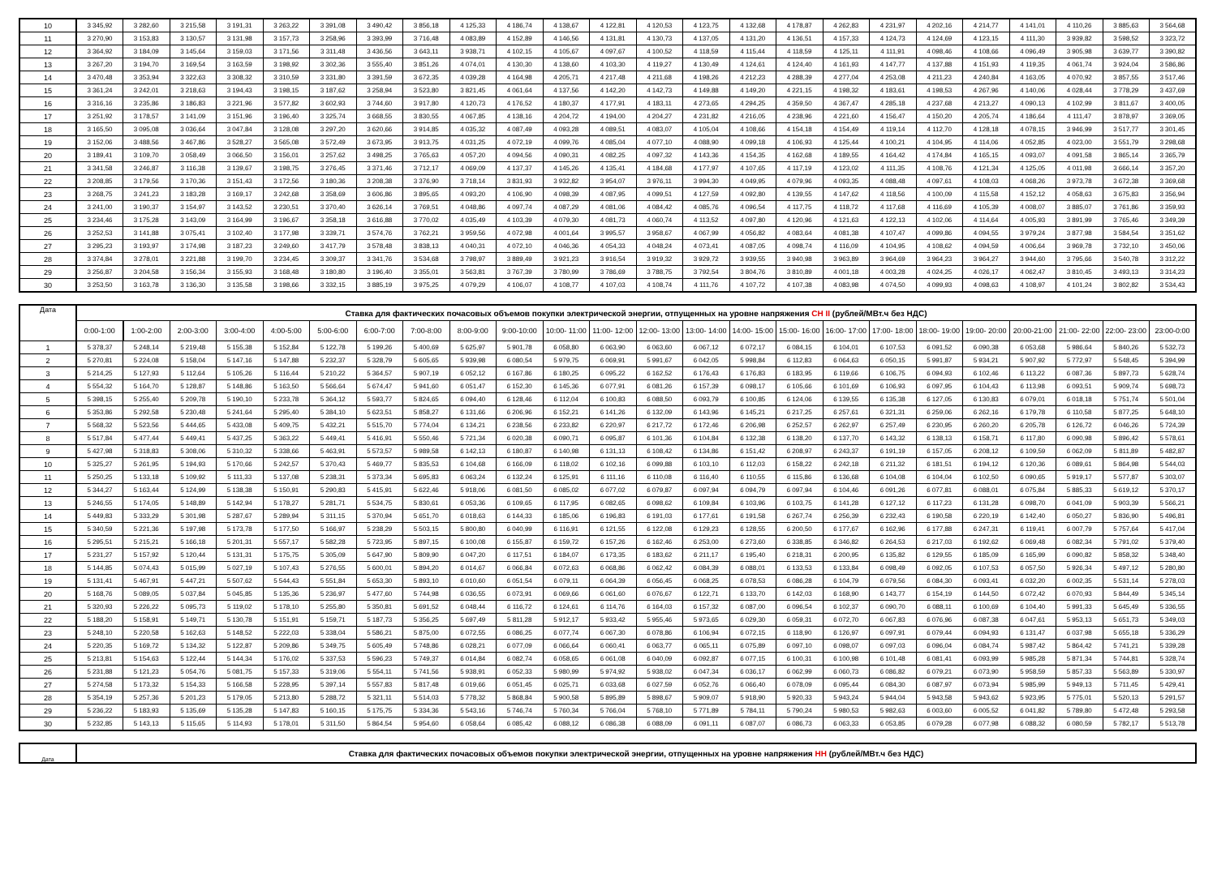| 10 | 3 345,92 | 3 282,60 | 3 215,58 | 3 191,31 | 3 263,22 | 3 391,08 | 3 490,42 | 3 856,18 | 4 125,33 | 4 186,74 | 4 138,67 | 4 122,81 | 4 120,53 | 4 123,75 | 4 132,68 | 4 178,87 | 4 262,83 | 4 231,97 | 4 202,16 | 4 214,77 | 4 141,01 | 4 110,26 | 3 885,63 | 3 564,68 |
| 11 | 3 270,90 | 3 153,83 | 3 130,57 | 3 131,98 | 3 157,73 | 3 258,96 | 3 393,99 | 3 716,48 | 4 083,89 | 4 152,89 | 4 146,56 | 4 131,81 | 4 130,73 | 4 137,05 | 4 131,20 | 4 136,51 | 4 157,33 | 4 124,73 | 4 124,69 | 4 123,15 | 4 111,30 | 3 939,82 | 3 598,52 | 3 323,72 |
| 12 | 3 364,92 | 3 184,09 | 3 145,64 | 3 159,03 | 3 171,56 | 3 311,48 | 3 436,56 | 3 643,11 | 3 938,71 | 4 102,15 | 4 105,67 | 4 097,67 | 4 100,52 | 4 118,59 | 4 115,44 | 4 118,59 | 4 125,11 | 4 111,91 | 4 098,46 | 4 108,66 | 4 096,49 | 3 905,98 | 3 639,77 | 3 390,82 |
| 13 | 3 267,20 | 3 194,70 | 3 169,54 | 3 163,59 | 3 198,92 | 3 302,36 | 3 555,40 | 3 851,26 | 4 074,01 | 4 130,30 | 4 138,60 | 4 103,30 | 4 119,27 | 4 130,49 | 4 124,61 | 4 124,40 | 4 161,93 | 4 147,77 | 4 137,88 | 4 151,93 | 4 119,35 | 4 061,74 | 3 924,04 | 3 586,86 |
| 14 | 3 470,48 | 3 353,94 | 3 322,63 | 3 308,32 | 3 310,59 | 3 331,80 | 3 391,59 | 3 672,35 | 4 039,28 | 4 164,98 | 4 205,71 | 4 217,48 | 4 211,68 | 4 198,26 | 4 212,23 | 4 288,39 | 4 277,04 | 4 253,08 | 4 211,23 | 4 240,84 | 4 163,05 | 4 070,92 | 3 857,55 | 3 517,46 |
| 15 | 3 361,24 | 3 242,01 | 3 218,63 | 3 194,43 | 3 198,15 | 3 187,62 | 3 258,94 | 3 523,80 | 3 821,45 | 4 061,64 | 4 137,56 | 4 142,20 | 4 142,73 | 4 149,88 | 4 149,20 | 4 221,15 | 4 198,32 | 4 183,61 | 4 198,53 | 4 267,96 | 4 140,06 | 4 028,44 | 3 778,29 | 3 437,69 |
| 16 | 3 316,16 | 3 235,86 | 3 186,83 | 3 221,96 | 3 577,82 | 3 602,93 | 3 744,60 | 3 917,80 | 4 120,73 | 4 176,52 | 4 180,37 | 4 177,91 | 4 183,11 | 4 273,65 | 4 294,25 | 4 359,50 | 4 367,47 | 4 285,18 | 4 237,68 | 4 213,27 | 4 090,13 | 4 102,99 | 3 811,67 | 3 400,05 |
| 17 | 3 251,92 | 3 178,57 | 3 141,09 | 3 151,96 | 3 196,40 | 3 325,74 | 3 668,55 | 3 830,55 | 4 067,85 | 4 138,16 | 4 204,72 | 4 194,00 | 4 204,27 | 4 231,82 | 4 216,05 | 4 238,96 | 4 221,60 | 4 156,47 | 4 150,20 | 4 205,74 | 4 186,64 | 4 111,47 | 3 878,97 | 3 369,05 |
| 18 | 3 165,50 | 3 095,08 | 3 036,64 | 3 047,84 | 3 128,08 | 3 297,20 | 3 620,66 | 3 914,85 | 4 035,32 | 4 087,49 | 4 093,28 | 4 089,51 | 4 083,07 | 4 105,04 | 4 108,66 | 4 154,18 | 4 154,49 | 4 119,14 | 4 112,70 | 4 128,18 | 4 078,15 | 3 946,99 | 3 517,77 | 3 301,45 |
| 19 | 3 152,06 | 3 488,56 | 3 467,86 | 3 528,27 | 3 565,08 | 3 572,49 | 3 673,95 | 3 913,75 | 4 031,25 | 4 072,19 | 4 099,76 | 4 085,04 | 4 077,10 | 4 088,90 | 4 099,18 | 4 106,93 | 4 125,44 | 4 100,21 | 4 104,95 | 4 114,06 | 4 052,85 | 4 023,00 | 3 551,79 | 3 298,68 |
| 20 | 3 189,41 | 3 109,70 | 3 058,49 | 3 066,50 | 3 156,01 | 3 257,62 | 3 498,25 | 3 765,63 | 4 057,20 | 4 094,56 | 4 090,31 | 4 082,25 | 4 097,32 | 4 143,36 | 4 154,35 | 4 162,68 | 4 189,55 | 4 164,42 | 4 174,84 | 4 165,15 | 4 093,07 | 4 091,58 | 3 865,14 | 3 365,79 |
| 21 | 3 341,58 | 3 246,87 | 3 116,38 | 3 139,67 | 3 198,75 | 3 276,45 | 3 371,46 | 3 712,17 | 4 069,09 | 4 137,37 | 4 145,26 | 4 135,41 | 4 184,68 | 4 177,97 | 4 107,65 | 4 117,19 | 4 123,02 | 4 111,35 | 4 108,76 | 4 121,34 | 4 125,05 | 4 011,98 | 3 666,14 | 3 357,20 |
| 22 | 3 208,85 | 3 179,56 | 3 170,36 | 3 151,43 | 3 172,56 | 3 180,36 | 3 208,38 | 3 376,90 | 3 718,14 | 3 831,93 | 3 932,82 | 3 954,07 | 3 976,11 | 3 994,30 | 4 049,95 | 4 079,96 | 4 093,35 | 4 088,48 | 4 097,61 | 4 108,03 | 4 068,26 | 3 973,78 | 3 672,38 | 3 369,68 |
| 23 | 3 268,75 | 3 241,23 | 3 183,28 | 3 169,17 | 3 242,68 | 3 358,69 | 3 606,86 | 3 895,65 | 4 093,20 | 4 106,90 | 4 098,39 | 4 087,95 | 4 099,51 | 4 127,59 | 4 092,80 | 4 139,55 | 4 147,62 | 4 118,56 | 4 100,09 | 4 115,58 | 4 152,12 | 4 058,63 | 3 675,83 | 3 356,94 |
| 24 | 3 241,00 | 3 190,37 | 3 154,97 | 3 143,52 | 3 230,51 | 3 370,40 | 3 626,14 | 3 769,51 | 4 048,86 | 4 097,74 | 4 087,29 | 4 081,06 | 4 084,42 | 4 085,76 | 4 096,54 | 4 117,75 | 4 118,72 | 4 117,68 | 4 116,69 | 4 105,39 | 4 008,07 | 3 885,07 | 3 761,86 | 3 359,93 |
| 25 | 3 234,46 | 3 175,28 | 3 143,09 | 3 164,99 | 3 196,67 | 3 358,18 | 3 616,88 | 3 770,02 | 4 035,49 | 4 103,39 | 4 079,30 | 4 081,73 | 4 060,74 | 4 113,52 | 4 097,80 | 4 120,96 | 4 121,63 | 4 122,13 | 4 102,06 | 4 114,64 | 4 005,93 | 3 891,99 | 3 765,46 | 3 349,39 |
| 26 | 3 252,53 | 3 141,88 | 3 075,41 | 3 102,40 | 3 177,98 | 3 339,71 | 3 574,76 | 3 762,21 | 3 959,56 | 4 072,98 | 4 001,64 | 3 995,57 | 3 958,67 | 4 067,99 | 4 056,82 | 4 083,64 | 4 081,38 | 4 107,47 | 4 099,86 | 4 094,55 | 3 979,24 | 3 877,98 | 3 584,54 | 3 351,62 |
| 27 | 3 295,23 | 3 193,97 | 3 174,98 | 3 187,23 | 3 249,60 | 3 417,79 | 3 578,48 | 3 838,13 | 4 040,31 | 4 072,10 | 4 046,36 | 4 054,33 | 4 048,24 | 4 073,41 | 4 087,05 | 4 098,74 | 4 116,09 | 4 104,95 | 4 108,62 | 4 094,59 | 4 006,64 | 3 969,78 | 3 732,10 | 3 450,06 |
| 28 | 3 374,84 | 3 278,01 | 3 221,88 | 3 199,70 | 3 234,45 | 3 309,37 | 3 341,76 | 3 534,68 | 3 798,97 | 3 889,49 | 3 921,23 | 3 916,54 | 3 919,32 | 3 929,72 | 3 939,55 | 3 940,98 | 3 963,89 | 3 964,69 | 3 964,23 | 3 964,27 | 3 944,60 | 3 795,66 | 3 540,78 | 3 312,22 |
| 29 | 3 256,87 | 3 204,58 | 3 156,34 | 3 155,93 | 3 168,48 | 3 180,80 | 3 196,40 | 3 355,01 | 3 563,81 | 3 767,39 | 3 780,99 | 3 786,69 | 3 788,75 | 3 792,54 | 3 804,76 | 3 810,89 | 4 001,18 | 4 003,28 | 4 024,25 | 4 026,17 | 4 062,47 | 3 810,45 | 3 493,13 | 3 314,23 |
| 30 | 3 253,50 | 3 163,78 | 3 136,30 | 3 135,58 | 3 198,66 | 3 332,15 | 3 885,19 | 3 975,25 | 4 079,29 | 4 106,07 | 4 108,77 | 4 107,03 | 4 108,74 | 4 111,76 | 4 107,72 | 4 107,38 | 4 083,98 | 4 074,50 | 4 099,93 | 4 098,63 | 4 108,97 | 4 101,24 | 3 802,82 | 3 534,43 |
| Дата | Ставка для фактических почасовых объемов покупки электрической энергии, отпущенных на уровне напряжения СН II (рублей/МВт.ч без НДС) | | | | | | | | | | | | | | | | | | | | | | | |
| --- | --- | --- | --- | --- | --- | --- | --- | --- | --- | --- | --- | --- | --- | --- | --- | --- | --- | --- | --- | --- | --- | --- | --- | --- |
| | 0:00-1:00 | 1:00-2:00 | 2:00-3:00 | 3:00-4:00 | 4:00-5:00 | 5:00-6:00 | 6:00-7:00 | 7:00-8:00 | 8:00-9:00 | 9:00-10:00 | 10:00- 11:00 | 11:00- 12:00 | 12:00- 13:00 | 13:00- 14:00 | 14:00- 15:00 | 15:00- 16:00 | 16:00- 17:00 | 17:00- 18:00 | 18:00- 19:00 | 19:00- 20:00 | 20:00-21:00 | 21:00- 22:00 | 22:00- 23:00 | 23:00-0:00 |
| 1 | 5 378,37 | 5 248,14 | 5 219,48 | 5 155,38 | 5 152,84 | 5 122,78 | 5 199,26 | 5 400,69 | 5 625,97 | 5 901,78 | 6 058,80 | 6 063,90 | 6 063,60 | 6 067,12 | 6 072,17 | 6 084,15 | 6 104,01 | 6 107,53 | 6 091,52 | 6 090,38 | 6 053,68 | 5 986,64 | 5 840,26 | 5 532,73 |
| 2 | 5 270,81 | 5 224,08 | 5 158,04 | 5 147,16 | 5 147,88 | 5 232,37 | 5 328,79 | 5 605,65 | 5 939,98 | 6 080,54 | 5 979,75 | 6 069,91 | 5 991,67 | 6 042,05 | 5 998,84 | 6 112,83 | 6 064,63 | 6 050,15 | 5 991,87 | 5 934,21 | 5 907,92 | 5 772,97 | 5 548,45 | 5 394,99 |
| 3 | 5 214,25 | 5 127,93 | 5 112,64 | 5 105,26 | 5 116,44 | 5 210,22 | 5 364,57 | 5 907,19 | 6 052,12 | 6 167,86 | 6 180,25 | 6 095,22 | 6 162,52 | 6 176,43 | 6 176,83 | 6 183,95 | 6 119,66 | 6 106,75 | 6 094,93 | 6 102,46 | 6 113,22 | 6 087,36 | 5 897,73 | 5 628,74 |
| 4 | 5 554,32 | 5 164,70 | 5 128,87 | 5 148,86 | 5 163,50 | 5 566,64 | 5 674,47 | 5 941,60 | 6 051,47 | 6 152,30 | 6 145,36 | 6 077,91 | 6 081,26 | 6 157,39 | 6 098,17 | 6 105,66 | 6 101,69 | 6 106,93 | 6 097,95 | 6 104,43 | 6 113,98 | 6 093,51 | 5 909,74 | 5 698,73 |
| 5 | 5 398,15 | 5 255,40 | 5 209,78 | 5 190,10 | 5 233,78 | 5 364,12 | 5 593,77 | 5 824,65 | 6 094,40 | 6 128,46 | 6 112,04 | 6 100,83 | 6 088,50 | 6 093,79 | 6 100,85 | 6 124,06 | 6 139,55 | 6 135,38 | 6 127,05 | 6 130,83 | 6 079,01 | 6 018,18 | 5 751,74 | 5 501,04 |
| 6 | 5 353,86 | 5 292,58 | 5 230,48 | 5 241,64 | 5 295,40 | 5 384,10 | 5 623,51 | 5 858,27 | 6 131,66 | 6 206,96 | 6 152,21 | 6 141,26 | 6 132,09 | 6 143,96 | 6 145,21 | 6 217,25 | 6 257,61 | 6 321,31 | 6 259,06 | 6 262,16 | 6 179,78 | 6 110,58 | 5 877,25 | 5 648,10 |
| 7 | 5 568,32 | 5 523,56 | 5 444,65 | 5 433,08 | 5 409,75 | 5 432,21 | 5 515,70 | 5 774,04 | 6 134,21 | 6 238,56 | 6 233,82 | 6 220,97 | 6 217,72 | 6 172,46 | 6 206,98 | 6 252,57 | 6 262,97 | 6 257,49 | 6 230,95 | 6 260,20 | 6 205,78 | 6 126,72 | 6 046,26 | 5 724,39 |
| 8 | 5 517,84 | 5 477,44 | 5 449,41 | 5 437,25 | 5 363,22 | 5 449,41 | 5 416,91 | 5 550,46 | 5 721,34 | 6 020,38 | 6 090,71 | 6 095,87 | 6 101,36 | 6 104,84 | 6 132,38 | 6 138,20 | 6 137,70 | 6 143,32 | 6 138,13 | 6 158,71 | 6 117,80 | 6 090,98 | 5 896,42 | 5 578,61 |
| 9 | 5 427,98 | 5 318,83 | 5 308,06 | 5 310,32 | 5 338,66 | 5 463,91 | 5 573,57 | 5 989,58 | 6 142,13 | 6 180,87 | 6 140,98 | 6 131,13 | 6 108,42 | 6 134,86 | 6 151,42 | 6 208,97 | 6 243,37 | 6 191,19 | 6 157,05 | 6 208,12 | 6 109,59 | 6 062,09 | 5 811,89 | 5 482,87 |
| 10 | 5 325,27 | 5 261,95 | 5 194,93 | 5 170,66 | 5 242,57 | 5 370,43 | 5 469,77 | 5 835,53 | 6 104,68 | 6 166,09 | 6 118,02 | 6 102,16 | 6 099,88 | 6 103,10 | 6 112,03 | 6 158,22 | 6 242,18 | 6 211,32 | 6 181,51 | 6 194,12 | 6 120,36 | 6 089,61 | 5 864,98 | 5 544,03 |
| 11 | 5 250,25 | 5 133,18 | 5 109,92 | 5 111,33 | 5 137,08 | 5 238,31 | 5 373,34 | 5 695,83 | 6 063,24 | 6 132,24 | 6 125,91 | 6 111,16 | 6 110,08 | 6 116,40 | 6 110,55 | 6 115,86 | 6 136,68 | 6 104,08 | 6 104,04 | 6 102,50 | 6 090,65 | 5 919,17 | 5 577,87 | 5 303,07 |
| 12 | 5 344,27 | 5 163,44 | 5 124,99 | 5 138,38 | 5 150,91 | 5 290,83 | 5 415,91 | 5 622,46 | 5 918,06 | 6 081,50 | 6 085,02 | 6 077,02 | 6 079,87 | 6 097,94 | 6 094,79 | 6 097,94 | 6 104,46 | 6 091,26 | 6 077,81 | 6 088,01 | 6 075,84 | 5 885,33 | 5 619,12 | 5 370,17 |
| 13 | 5 246,55 | 5 174,05 | 5 148,89 | 5 142,94 | 5 178,27 | 5 281,71 | 5 534,75 | 5 830,61 | 6 053,36 | 6 109,65 | 6 117,95 | 6 082,65 | 6 098,62 | 6 109,84 | 6 103,96 | 6 103,75 | 6 141,28 | 6 127,12 | 6 117,23 | 6 131,28 | 6 098,70 | 6 041,09 | 5 903,39 | 5 566,21 |
| 14 | 5 449,83 | 5 333,29 | 5 301,98 | 5 287,67 | 5 289,94 | 5 311,15 | 5 370,94 | 5 651,70 | 6 018,63 | 6 144,33 | 6 185,06 | 6 196,83 | 6 191,03 | 6 177,61 | 6 191,58 | 6 267,74 | 6 256,39 | 6 232,43 | 6 190,58 | 6 220,19 | 6 142,40 | 6 050,27 | 5 836,90 | 5 496,81 |
| 15 | 5 340,59 | 5 221,36 | 5 197,98 | 5 173,78 | 5 177,50 | 5 166,97 | 5 238,29 | 5 503,15 | 5 800,80 | 6 040,99 | 6 116,91 | 6 121,55 | 6 122,08 | 6 129,23 | 6 128,55 | 6 200,50 | 6 177,67 | 6 162,96 | 6 177,88 | 6 247,31 | 6 119,41 | 6 007,79 | 5 757,64 | 5 417,04 |
| 16 | 5 295,51 | 5 215,21 | 5 166,18 | 5 201,31 | 5 557,17 | 5 582,28 | 5 723,95 | 5 897,15 | 6 100,08 | 6 155,87 | 6 159,72 | 6 157,26 | 6 162,46 | 6 253,00 | 6 273,60 | 6 338,85 | 6 346,82 | 6 264,53 | 6 217,03 | 6 192,62 | 6 069,48 | 6 082,34 | 5 791,02 | 5 379,40 |
| 17 | 5 231,27 | 5 157,92 | 5 120,44 | 5 131,31 | 5 175,75 | 5 305,09 | 5 647,90 | 5 809,90 | 6 047,20 | 6 117,51 | 6 184,07 | 6 173,35 | 6 183,62 | 6 211,17 | 6 195,40 | 6 218,31 | 6 200,95 | 6 135,82 | 6 129,55 | 6 185,09 | 6 165,99 | 6 090,82 | 5 858,32 | 5 348,40 |
| 18 | 5 144,85 | 5 074,43 | 5 015,99 | 5 027,19 | 5 107,43 | 5 276,55 | 5 600,01 | 5 894,20 | 6 014,67 | 6 066,84 | 6 072,63 | 6 068,86 | 6 062,42 | 6 084,39 | 6 088,01 | 6 133,53 | 6 133,84 | 6 098,49 | 6 092,05 | 6 107,53 | 6 057,50 | 5 926,34 | 5 497,12 | 5 280,80 |
| 19 | 5 131,41 | 5 467,91 | 5 447,21 | 5 507,62 | 5 544,43 | 5 551,84 | 5 653,30 | 5 893,10 | 6 010,60 | 6 051,54 | 6 079,11 | 6 064,39 | 6 056,45 | 6 068,25 | 6 078,53 | 6 086,28 | 6 104,79 | 6 079,56 | 6 084,30 | 6 093,41 | 6 032,20 | 6 002,35 | 5 531,14 | 5 278,03 |
| 20 | 5 168,76 | 5 089,05 | 5 037,84 | 5 045,85 | 5 135,36 | 5 236,97 | 5 477,60 | 5 744,98 | 6 036,55 | 6 073,91 | 6 069,66 | 6 061,60 | 6 076,67 | 6 122,71 | 6 133,70 | 6 142,03 | 6 168,90 | 6 143,77 | 6 154,19 | 6 144,50 | 6 072,42 | 6 070,93 | 5 844,49 | 5 345,14 |
| 21 | 5 320,93 | 5 226,22 | 5 095,73 | 5 119,02 | 5 178,10 | 5 255,80 | 5 350,81 | 5 691,52 | 6 048,44 | 6 116,72 | 6 124,61 | 6 114,76 | 6 164,03 | 6 157,32 | 6 087,00 | 6 096,54 | 6 102,37 | 6 090,70 | 6 088,11 | 6 100,69 | 6 104,40 | 5 991,33 | 5 645,49 | 5 336,55 |
| 22 | 5 188,20 | 5 158,91 | 5 149,71 | 5 130,78 | 5 151,91 | 5 159,71 | 5 187,73 | 5 356,25 | 5 697,49 | 5 811,28 | 5 912,17 | 5 933,42 | 5 955,46 | 5 973,65 | 6 029,30 | 6 059,31 | 6 072,70 | 6 067,83 | 6 076,96 | 6 087,38 | 6 047,61 | 5 953,13 | 5 651,73 | 5 349,03 |
| 23 | 5 248,10 | 5 220,58 | 5 162,63 | 5 148,52 | 5 222,03 | 5 338,04 | 5 586,21 | 5 875,00 | 6 072,55 | 6 086,25 | 6 077,74 | 6 067,30 | 6 078,86 | 6 106,94 | 6 072,15 | 6 118,90 | 6 126,97 | 6 097,91 | 6 079,44 | 6 094,93 | 6 131,47 | 6 037,98 | 5 655,18 | 5 336,29 |
| 24 | 5 220,35 | 5 169,72 | 5 134,32 | 5 122,87 | 5 209,86 | 5 349,75 | 5 605,49 | 5 748,86 | 6 028,21 | 6 077,09 | 6 066,64 | 6 060,41 | 6 063,77 | 6 065,11 | 6 075,89 | 6 097,10 | 6 098,07 | 6 097,03 | 6 096,04 | 6 084,74 | 5 987,42 | 5 864,42 | 5 741,21 | 5 339,28 |
| 25 | 5 213,81 | 5 154,63 | 5 122,44 | 5 144,34 | 5 176,02 | 5 337,53 | 5 596,23 | 5 749,37 | 6 014,84 | 6 082,74 | 6 058,65 | 6 061,08 | 6 040,09 | 6 092,87 | 6 077,15 | 6 100,31 | 6 100,98 | 6 101,48 | 6 081,41 | 6 093,99 | 5 985,28 | 5 871,34 | 5 744,81 | 5 328,74 |
| 26 | 5 231,88 | 5 121,23 | 5 054,76 | 5 081,75 | 5 157,33 | 5 319,06 | 5 554,11 | 5 741,56 | 5 938,91 | 6 052,33 | 5 980,99 | 5 974,92 | 5 938,02 | 6 047,34 | 6 036,17 | 6 062,99 | 6 060,73 | 6 086,82 | 6 079,21 | 6 073,90 | 5 958,59 | 5 857,33 | 5 563,89 | 5 330,97 |
| 27 | 5 274,58 | 5 173,32 | 5 154,33 | 5 166,58 | 5 228,95 | 5 397,14 | 5 557,83 | 5 817,48 | 6 019,66 | 6 051,45 | 6 025,71 | 6 033,68 | 6 027,59 | 6 052,76 | 6 066,40 | 6 078,09 | 6 095,44 | 6 084,30 | 6 087,97 | 6 073,94 | 5 985,99 | 5 949,13 | 5 711,45 | 5 429,41 |
| 28 | 5 354,19 | 5 257,36 | 5 201,23 | 5 179,05 | 5 213,80 | 5 288,72 | 5 321,11 | 5 514,03 | 5 778,32 | 5 868,84 | 5 900,58 | 5 895,89 | 5 898,67 | 5 909,07 | 5 918,90 | 5 920,33 | 5 943,24 | 5 944,04 | 5 943,58 | 5 943,62 | 5 923,95 | 5 775,01 | 5 520,13 | 5 291,57 |
| 29 | 5 236,22 | 5 183,93 | 5 135,69 | 5 135,28 | 5 147,83 | 5 160,15 | 5 175,75 | 5 334,36 | 5 543,16 | 5 746,74 | 5 760,34 | 5 766,04 | 5 768,10 | 5 771,89 | 5 784,11 | 5 790,24 | 5 980,53 | 5 982,63 | 6 003,60 | 6 005,52 | 6 041,82 | 5 789,80 | 5 472,48 | 5 293,58 |
| 30 | 5 232,85 | 5 143,13 | 5 115,65 | 5 114,93 | 5 178,01 | 5 311,50 | 5 864,54 | 5 954,60 | 6 058,64 | 6 085,42 | 6 088,12 | 6 086,38 | 6 088,09 | 6 091,11 | 6 087,07 | 6 086,73 | 6 063,33 | 6 053,85 | 6 079,28 | 6 077,98 | 6 088,32 | 6 080,59 | 5 782,17 | 5 513,78 |
| Дата | Ставка для фактических почасовых объемов покупки электрической энергии, отпущенных на уровне напряжения НН (рублей/МВт.ч без НДС) |
| --- | --- |